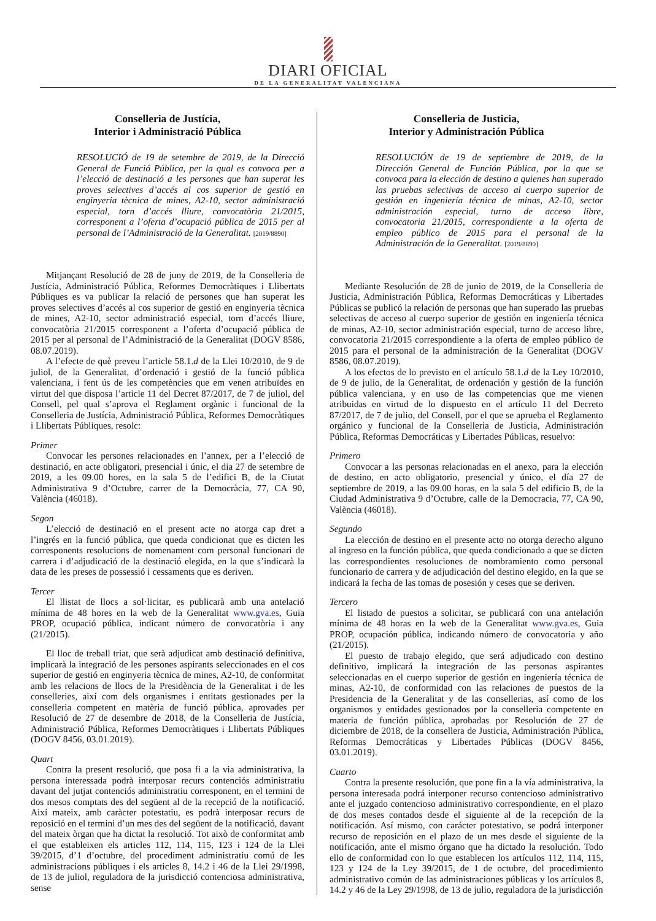DIARI OFICIAL
DE LA GENERALITAT VALENCIANA
Conselleria de Justícia,
Interior i Administració Pública
RESOLUCIÓ de 19 de setembre de 2019, de la Direcció General de Funció Pública, per la qual es convoca per a l’elecció de destinació a les persones que han superat les proves selectives d’accés al cos superior de gestió en enginyeria tècnica de mines, A2-10, sector administració especial, torn d’accés lliure, convocatòria 21/2015, corresponent a l’oferta d’ocupació pública de 2015 per al personal de l’Administració de la Generalitat. [2019/8890]
Mitjançant Resolució de 28 de juny de 2019, de la Conselleria de Justícia, Administració Pública, Reformes Democràtiques i Llibertats Públiques es va publicar la relació de persones que han superat les proves selectives d’accés al cos superior de gestió en enginyeria tècnica de mines, A2-10, sector administració especial, torn d’accés lliure, convocatòria 21/2015 corresponent a l’oferta d’ocupació pública de 2015 per al personal de l’Administració de la Generalitat (DOGV 8586, 08.07.2019).
A l’efecte de què preveu l’article 58.1.d de la Llei 10/2010, de 9 de juliol, de la Generalitat, d’ordenació i gestió de la funció pública valenciana, i fent ús de les competències que em venen atribuïdes en virtut del que disposa l’article 11 del Decret 87/2017, de 7 de juliol, del Consell, pel qual s’aprova el Reglament orgànic i funcional de la Conselleria de Justícia, Administració Pública, Reformes Democràtiques i Llibertats Públiques, resolc:
Primer
Convocar les persones relacionades en l’annex, per a l’elecció de destinació, en acte obligatori, presencial i únic, el dia 27 de setembre de 2019, a les 09.00 hores, en la sala 5 de l’edifici B, de la Ciutat Administrativa 9 d’Octubre, carrer de la Democràcia, 77, CA 90, València (46018).
Segon
L’elecció de destinació en el present acte no atorga cap dret a l’ingrés en la funció pública, que queda condicionat que es dicten les corresponents resolucions de nomenament com personal funcionari de carrera i d’adjudicació de la destinació elegida, en la que s’indicarà la data de les preses de possessió i cessaments que es deriven.
Tercer
El llistat de llocs a sol·licitar, es publicarà amb una antelació mínima de 48 hores en la web de la Generalitat www.gva.es, Guia PROP, ocupació pública, indicant número de convocatòria i any (21/2015).
El lloc de treball triat, que serà adjudicat amb destinació definitiva, implicarà la integració de les persones aspirants seleccionades en el cos superior de gestió en enginyeria tècnica de mines, A2-10, de conformitat amb les relacions de llocs de la Presidència de la Generalitat i de les conselleries, així com dels organismes i entitats gestionades per la conselleria competent en matèria de funció pública, aprovades per Resolució de 27 de desembre de 2018, de la Conselleria de Justícia, Administració Pública, Reformes Democràtiques i Llibertats Públiques (DOGV 8456, 03.01.2019).
Quart
Contra la present resolució, que posa fi a la via administrativa, la persona interessada podrà interposar recurs contenciós administratiu davant del jutjat contenciós administratiu corresponent, en el termini de dos mesos comptats des del següent al de la recepció de la notificació. Així mateix, amb caràcter potestatiu, es podrà interposar recurs de reposició en el termini d’un mes des del següent de la notificació, davant del mateix òrgan que ha dictat la resolució. Tot això de conformitat amb el que estableixen els articles 112, 114, 115, 123 i 124 de la Llei 39/2015, d’1 d’octubre, del procediment administratiu comú de les administracions públiques i els articles 8, 14.2 i 46 de la Llei 29/1998, de 13 de juliol, reguladora de la jurisdicció contenciosa administrativa, sense
Conselleria de Justicia,
Interior y Administración Pública
RESOLUCIÓN de 19 de septiembre de 2019, de la Dirección General de Función Pública, por la que se convoca para la elección de destino a quienes han superado las pruebas selectivas de acceso al cuerpo superior de gestión en ingeniería técnica de minas, A2-10, sector administración especial, turno de acceso libre, convocatoria 21/2015, correspondiente a la oferta de empleo público de 2015 para el personal de la Administración de la Generalitat. [2019/8890]
Mediante Resolución de 28 de junio de 2019, de la Conselleria de Justicia, Administración Pública, Reformas Democráticas y Libertades Públicas se publicó la relación de personas que han superado las pruebas selectivas de acceso al cuerpo superior de gestión en ingeniería técnica de minas, A2-10, sector administración especial, turno de acceso libre, convocatoria 21/2015 correspondiente a la oferta de empleo público de 2015 para el personal de la administración de la Generalitat (DOGV 8586, 08.07.2019).
A los efectos de lo previsto en el artículo 58.1.d de la Ley 10/2010, de 9 de julio, de la Generalitat, de ordenación y gestión de la función pública valenciana, y en uso de las competencias que me vienen atribuidas en virtud de lo dispuesto en el artículo 11 del Decreto 87/2017, de 7 de julio, del Consell, por el que se aprueba el Reglamento orgánico y funcional de la Conselleria de Justicia, Administración Pública, Reformas Democráticas y Libertades Públicas, resuelvo:
Primero
Convocar a las personas relacionadas en el anexo, para la elección de destino, en acto obligatorio, presencial y único, el día 27 de septiembre de 2019, a las 09.00 horas, en la sala 5 del edificio B, de la Ciudad Administrativa 9 d’Octubre, calle de la Democracia, 77, CA 90, València (46018).
Segundo
La elección de destino en el presente acto no otorga derecho alguno al ingreso en la función pública, que queda condicionado a que se dicten las correspondientes resoluciones de nombramiento como personal funcionario de carrera y de adjudicación del destino elegido, en la que se indicará la fecha de las tomas de posesión y ceses que se deriven.
Tercero
El listado de puestos a solicitar, se publicará con una antelación mínima de 48 horas en la web de la Generalitat www.gva.es, Guia PROP, ocupación pública, indicando número de convocatoria y año (21/2015).
El puesto de trabajo elegido, que será adjudicado con destino definitivo, implicará la integración de las personas aspirantes seleccionadas en el cuerpo superior de gestión en ingeniería técnica de minas, A2-10, de conformidad con las relaciones de puestos de la Presidencia de la Generalitat y de las consellerias, así como de los organismos y entidades gestionados por la conselleria competente en materia de función pública, aprobadas por Resolución de 27 de diciembre de 2018, de la consellera de Justicia, Administración Pública, Reformas Democráticas y Libertades Públicas (DOGV 8456, 03.01.2019).
Cuarto
Contra la presente resolución, que pone fin a la vía administrativa, la persona interesada podrá interponer recurso contencioso administrativo ante el juzgado contencioso administrativo correspondiente, en el plazo de dos meses contados desde el siguiente al de la recepción de la notificación. Así mismo, con carácter potestativo, se podrá interponer recurso de reposición en el plazo de un mes desde el siguiente de la notificación, ante el mismo órgano que ha dictado la resolución. Todo ello de conformidad con lo que establecen los artículos 112, 114, 115, 123 y 124 de la Ley 39/2015, de 1 de octubre, del procedimiento administrativo común de las administraciones públicas y los artículos 8, 14.2 y 46 de la Ley 29/1998, de 13 de julio, reguladora de la jurisdicción